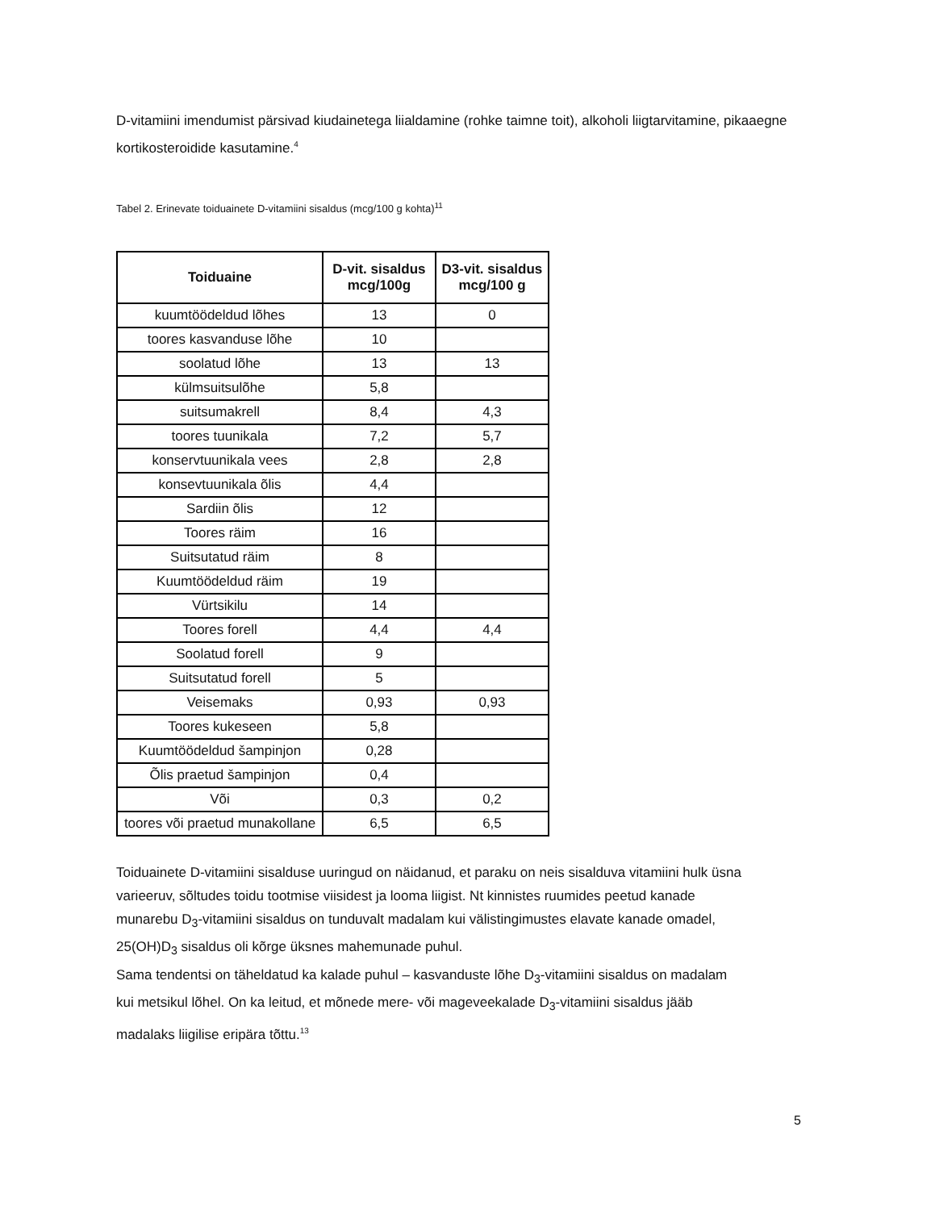D-vitamiini imendumist pärsivad kiudainetega liialdamine (rohke taimne toit), alkoholi liigtarvitamine, pikaaegne kortikosteroidide kasutamine.<sup>4</sup>
Tabel 2. Erinevate toiduainete D-vitamiini sisaldus (mcg/100 g kohta)<sup>11</sup>
| Toiduaine | D-vit. sisaldus mcg/100g | D3-vit. sisaldus mcg/100 g |
| --- | --- | --- |
| kuumtöödeldud lõhes | 13 | 0 |
| toores kasvanduse lõhe | 10 | |
| soolatud lõhe | 13 | 13 |
| külmsuitsulõhe | 5,8 | |
| suitsumakrell | 8,4 | 4,3 |
| toores tuunikala | 7,2 | 5,7 |
| konservtuunikala vees | 2,8 | 2,8 |
| konsevtuunikala õlis | 4,4 | |
| Sardiin õlis | 12 | |
| Toores räim | 16 | |
| Suitsutatud räim | 8 | |
| Kuumtöödeldud räim | 19 | |
| Vürtsikilu | 14 | |
| Toores forell | 4,4 | 4,4 |
| Soolatud forell | 9 | |
| Suitsutatud forell | 5 | |
| Veisemaks | 0,93 | 0,93 |
| Toores kukeseen | 5,8 | |
| Kuumtöödeldud šampinjon | 0,28 | |
| Õlis praetud šampinjon | 0,4 | |
| Või | 0,3 | 0,2 |
| toores või praetud munakollane | 6,5 | 6,5 |
Toiduainete D-vitamiini sisalduse uuringud on näidanud, et paraku on neis sisalduva vitamiini hulk üsna varieeruv, sõltudes toidu tootmise viisidest ja looma liigist. Nt kinnistes ruumides peetud kanade munarebu D<sub>3</sub>-vitamiini sisaldus on tunduvalt madalam kui välistingimustes elavate kanade omadel, 25(OH)D<sub>3</sub> sisaldus oli kõrge üksnes mahemunade puhul.
Sama tendentsi on täheldatud ka kalade puhul – kasvanduste lõhe D<sub>3</sub>-vitamiini sisaldus on madalam kui metsikul lõhel. On ka leitud, et mõnede mere- või mageveekalade D<sub>3</sub>-vitamiini sisaldus jääb madalaks liigilise eripära tõttu.<sup>13</sup>
5